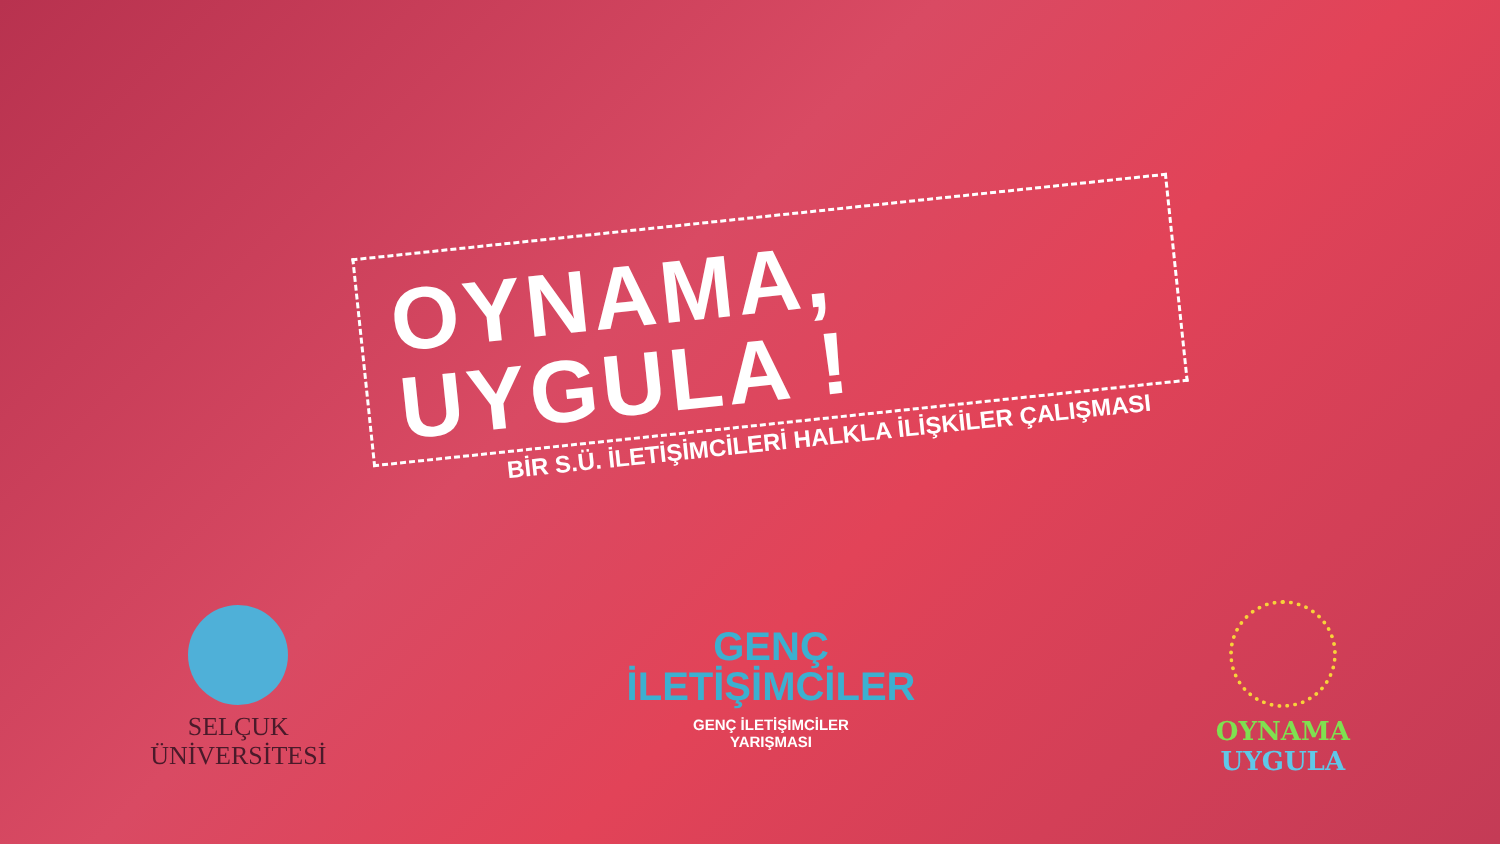OYNAMA, UYGULA !
BİR S.Ü. İLETİŞİMCİLERİ HALKLA İLİŞKİLER ÇALIŞMASI
SELÇUK
ÜNİVERSİTESİ
GENÇ
İLETİŞİMCİLER
GENÇ İLETİŞİMCİLER
YARIŞMASI
OYNAMA
UYGULA